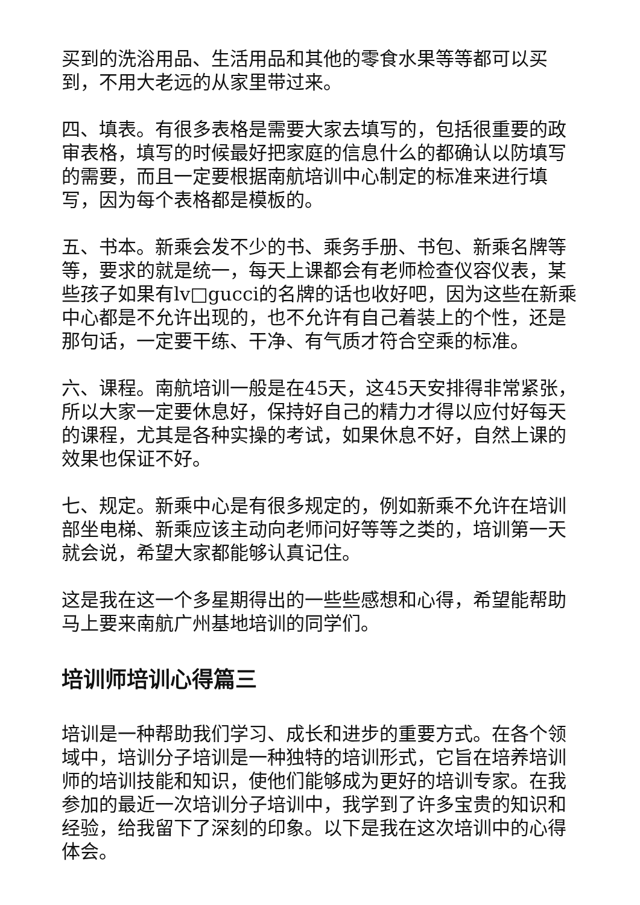买到的洗浴用品、生活用品和其他的零食水果等等都可以买到，不用大老远的从家里带过来。
四、填表。有很多表格是需要大家去填写的，包括很重要的政审表格，填写的时候最好把家庭的信息什么的都确认以防填写的需要，而且一定要根据南航培训中心制定的标准来进行填写，因为每个表格都是模板的。
五、书本。新乘会发不少的书、乘务手册、书包、新乘名牌等等，要求的就是统一，每天上课都会有老师检查仪容仪表，某些孩子如果有lv□gucci的名牌的话也收好吧，因为这些在新乘中心都是不允许出现的，也不允许有自己着装上的个性，还是那句话，一定要干练、干净、有气质才符合空乘的标准。
六、课程。南航培训一般是在45天，这45天安排得非常紧张，所以大家一定要休息好，保持好自己的精力才得以应付好每天的课程，尤其是各种实操的考试，如果休息不好，自然上课的效果也保证不好。
七、规定。新乘中心是有很多规定的，例如新乘不允许在培训部坐电梯、新乘应该主动向老师问好等等之类的，培训第一天就会说，希望大家都能够认真记住。
这是我在这一个多星期得出的一些些感想和心得，希望能帮助马上要来南航广州基地培训的同学们。
培训师培训心得篇三
培训是一种帮助我们学习、成长和进步的重要方式。在各个领域中，培训分子培训是一种独特的培训形式，它旨在培养培训师的培训技能和知识，使他们能够成为更好的培训专家。在我参加的最近一次培训分子培训中，我学到了许多宝贵的知识和经验，给我留下了深刻的印象。以下是我在这次培训中的心得体会。